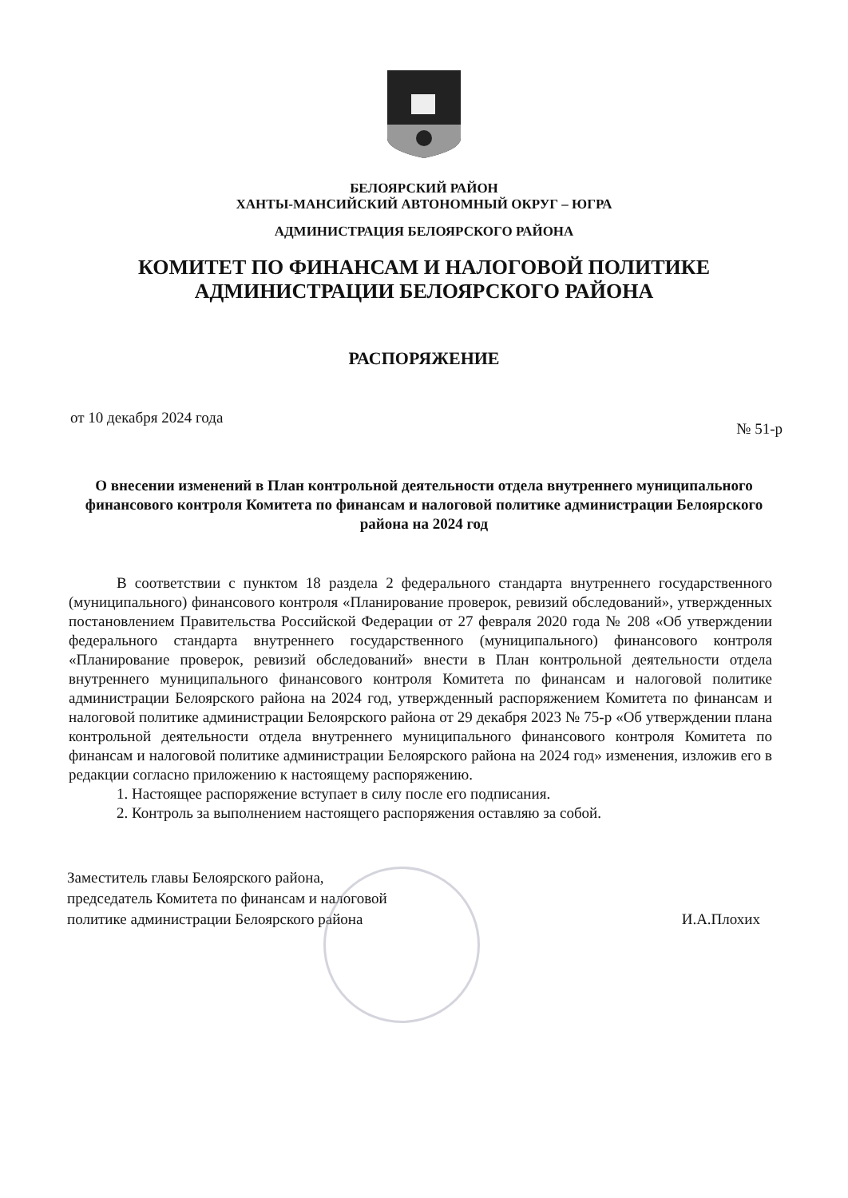БЕЛОЯРСКИЙ РАЙОН
ХАНТЫ-МАНСИЙСКИЙ АВТОНОМНЫЙ ОКРУГ – ЮГРА
АДМИНИСТРАЦИЯ БЕЛОЯРСКОГО РАЙОНА
КОМИТЕТ ПО ФИНАНСАМ И НАЛОГОВОЙ ПОЛИТИКЕ
АДМИНИСТРАЦИИ БЕЛОЯРСКОГО РАЙОНА
РАСПОРЯЖЕНИЕ
от 10 декабря 2024 года № 51-р
О внесении изменений в План контрольной деятельности отдела внутреннего муниципального финансового контроля Комитета по финансам и налоговой политике администрации Белоярского района на 2024 год
В соответствии с пунктом 18 раздела 2 федерального стандарта внутреннего государственного (муниципального) финансового контроля «Планирование проверок, ревизий обследований», утвержденных постановлением Правительства Российской Федерации от 27 февраля 2020 года № 208 «Об утверждении федерального стандарта внутреннего государственного (муниципального) финансового контроля «Планирование проверок, ревизий обследований» внести в План контрольной деятельности отдела внутреннего муниципального финансового контроля Комитета по финансам и налоговой политике администрации Белоярского района на 2024 год, утвержденный распоряжением Комитета по финансам и налоговой политике администрации Белоярского района от 29 декабря 2023 № 75-р «Об утверждении плана контрольной деятельности отдела внутреннего муниципального финансового контроля Комитета по финансам и налоговой политике администрации Белоярского района на 2024 год» изменения, изложив его в редакции согласно приложению к настоящему распоряжению.
1. Настоящее распоряжение вступает в силу после его подписания.
2. Контроль за выполнением настоящего распоряжения оставляю за собой.
Заместитель главы Белоярского района,
председатель Комитета по финансам и налоговой
политике администрации Белоярского района
И.А.Плохих